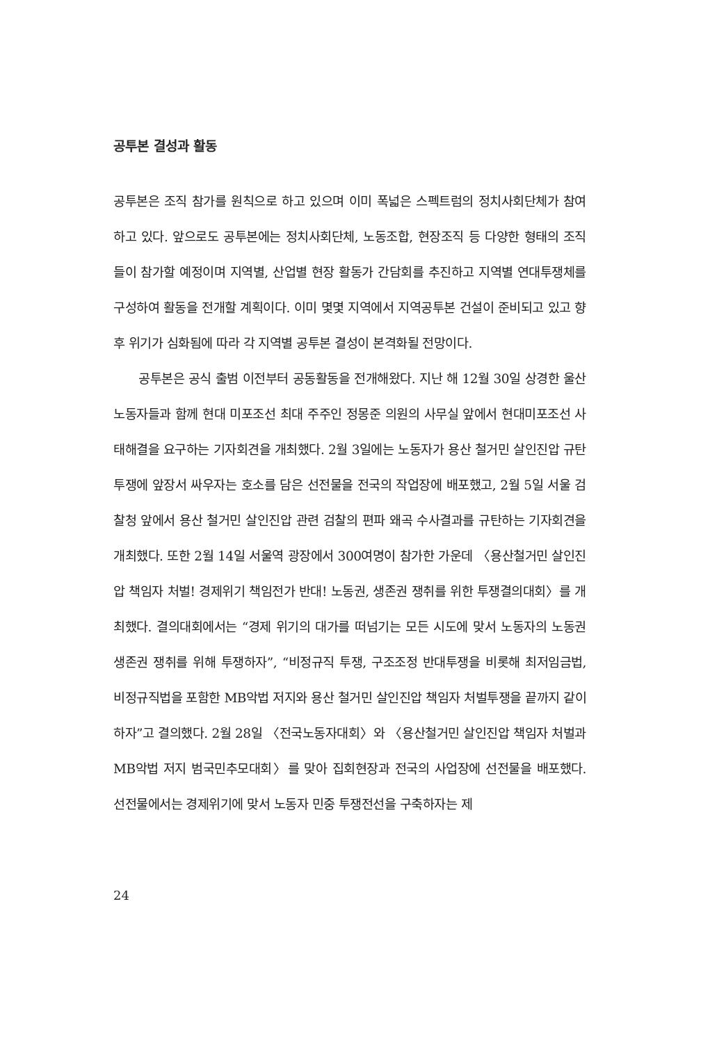공투본 결성과 활동
공투본은 조직 참가를 원칙으로 하고 있으며 이미 폭넓은 스펙트럼의 정치사회단체가 참여하고 있다. 앞으로도 공투본에는 정치사회단체, 노동조합, 현장조직 등 다양한 형태의 조직들이 참가할 예정이며 지역별, 산업별 현장 활동가 간담회를 추진하고 지역별 연대투쟁체를 구성하여 활동을 전개할 계획이다. 이미 몇몇 지역에서 지역공투본 건설이 준비되고 있고 향후 위기가 심화됨에 따라 각 지역별 공투본 결성이 본격화될 전망이다.
공투본은 공식 출범 이전부터 공동활동을 전개해왔다. 지난 해 12월 30일 상경한 울산 노동자들과 함께 현대 미포조선 최대 주주인 정몽준 의원의 사무실 앞에서 현대미포조선 사태해결을 요구하는 기자회견을 개최했다. 2월 3일에는 노동자가 용산 철거민 살인진압 규탄 투쟁에 앞장서 싸우자는 호소를 담은 선전물을 전국의 작업장에 배포했고, 2월 5일 서울 검찰청 앞에서 용산 철거민 살인진압 관련 검찰의 편파 왜곡 수사결과를 규탄하는 기자회견을 개최했다. 또한 2월 14일 서울역 광장에서 300여명이 참가한 가운데 〈용산철거민 살인진압 책임자 처벌! 경제위기 책임전가 반대! 노동권, 생존권 쟁취를 위한 투쟁결의대회〉를 개최했다. 결의대회에서는 “경제 위기의 대가를 떠넘기는 모든 시도에 맞서 노동자의 노동권 생존권 쟁취를 위해 투쟁하자”, “비정규직 투쟁, 구조조정 반대투쟁을 비롯해 최저임금법, 비정규직법을 포함한 MB악법 저지와 용산 철거민 살인진압 책임자 처벌투쟁을 끝까지 같이 하자”고 결의했다. 2월 28일 〈전국노동자대회〉와 〈용산철거민 살인진압 책임자 처벌과 MB악법 저지 범국민추모대회〉를 맞아 집회현장과 전국의 사업장에 선전물을 배포했다. 선전물에서는 경제위기에 맞서 노동자 민중 투쟁전선을 구축하자는 제
24